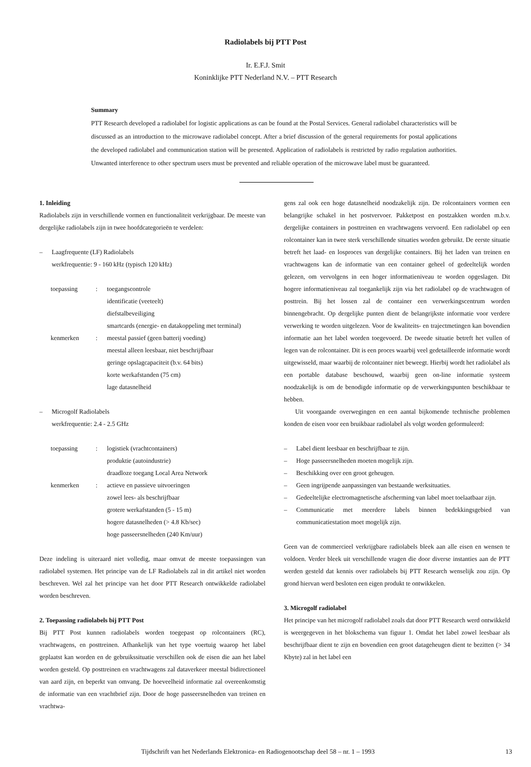Radiolabels bij PTT Post
Ir. E.F.J. Smit
Koninklijke PTT Nederland N.V. – PTT Research
Summary
PTT Research developed a radiolabel for logistic applications as can be found at the Postal Services. General radiolabel characteristics will be discussed as an introduction to the microwave radiolabel concept. After a brief discussion of the general requirements for postal applications the developed radiolabel and communication station will be presented. Application of radiolabels is restricted by radio regulation authorities. Unwanted interference to other spectrum users must be prevented and reliable operation of the microwave label must be guaranteed.
1. Inleiding
Radiolabels zijn in verschillende vormen en functionaliteit verkrijgbaar. De meeste van dergelijke radiolabels zijn in twee hoofdcategorieën te verdelen:
– Laagfrequente (LF) Radiolabels
werkfrequentie: 9 - 160 kHz (typisch 120 kHz)
toepassing: toegangscontrole
identificatie (veeteelt)
diefstalbeveiliging
smartcards (energie- en datakoppeling met terminal)
kenmerken: meestal passief (geen batterij voeding)
meestal alleen leesbaar, niet beschrijfbaar
geringe opslagcapaciteit (b.v. 64 bits)
korte werkafstanden (75 cm)
lage datasnelheid
– Microgolf Radiolabels
werkfrequentie: 2.4 - 2.5 GHz
toepassing: logistiek (vrachtcontainers)
produktie (autoindustrie)
draadloze toegang Local Area Network
kenmerken: actieve en passieve uitvoeringen
zowel lees- als beschrijfbaar
grotere werkafstanden (5 - 15 m)
hogere datasnelheden (> 4.8 Kb/sec)
hoge passeersnelheden (240 Km/uur)
Deze indeling is uiteraard niet volledig, maar omvat de meeste toepassingen van radiolabel systemen. Het principe van de LF Radiolabels zal in dit artikel niet worden beschreven. Wel zal het principe van het door PTT Research ontwikkelde radiolabel worden beschreven.
2. Toepassing radiolabels bij PTT Post
Bij PTT Post kunnen radiolabels worden toegepast op rolcontainers (RC), vrachtwagens, en posttreinen. Afhankelijk van het type voertuig waarop het label geplaatst kan worden en de gebruikssituatie verschillen ook de eisen die aan het label worden gesteld. Op posttreinen en vrachtwagens zal dataverkeer meestal bidirectioneel van aard zijn, en beperkt van omvang. De hoeveelheid informatie zal overeenkomstig de informatie van een vrachtbrief zijn. Door de hoge passeersnelheden van treinen en vrachtwa-
gens zal ook een hoge datasnelheid noodzakelijk zijn. De rolcontainers vormen een belangrijke schakel in het postvervoer. Pakketpost en postzakken worden m.b.v. dergelijke containers in posttreinen en vrachtwagens vervoerd. Een radiolabel op een rolcontainer kan in twee sterk verschillende situaties worden gebruikt. De eerste situatie betreft het laad- en losproces van dergelijke containers. Bij het laden van treinen en vrachtwagens kan de informatie van een container geheel of gedeeltelijk worden gelezen, om vervolgens in een hoger informatieniveau te worden opgeslagen. Dit hogere informatieniveau zal toegankelijk zijn via het radiolabel op de vrachtwagen of posttrein. Bij het lossen zal de container een verwerkingscentrum worden binnengebracht. Op dergelijke punten dient de belangrijkste informatie voor verdere verwerking te worden uitgelezen. Voor de kwaliteits- en trajectmetingen kan bovendien informatie aan het label worden toegevoerd. De tweede situatie betreft het vullen of legen van de rolcontainer. Dit is een proces waarbij veel gedetailleerde informatie wordt uitgewisseld, maar waarbij de rolcontainer niet beweegt. Hierbij wordt het radiolabel als een portable database beschouwd, waarbij geen on-line informatie systeem noodzakelijk is om de benodigde informatie op de verwerkingspunten beschikbaar te hebben.
Uit voorgaande overwegingen en een aantal bijkomende technische problemen konden de eisen voor een bruikbaar radiolabel als volgt worden geformuleerd:
– Label dient leesbaar en beschrijfbaar te zijn.
– Hoge passeersnelheden moeten mogelijk zijn.
– Beschikking over een groot geheugen.
– Geen ingrijpende aanpassingen van bestaande werksituaties.
– Gedeeltelijke electromagnetische afscherming van label moet toelaatbaar zijn.
– Communicatie met meerdere labels binnen bedekkingsgebied van communicatiestation moet mogelijk zijn.
Geen van de commercieel verkrijgbare radiolabels bleek aan alle eisen en wensen te voldoen. Verder bleek uit verschillende vragen die door diverse instanties aan de PTT werden gesteld dat kennis over radiolabels bij PTT Research wenselijk zou zijn. Op grond hiervan werd besloten een eigen produkt te ontwikkelen.
3. Microgolf radiolabel
Het principe van het microgolf radiolabel zoals dat door PTT Research werd ontwikkeld is weergegeven in het blokschema van figuur 1. Omdat het label zowel leesbaar als beschrijfbaar dient te zijn en bovendien een groot datageheugen dient te bezitten (> 34 Kbyte) zal in het label een
Tijdschrift van het Nederlands Elektronica- en Radiogenootschap deel 58 – nr. 1 – 1993
13